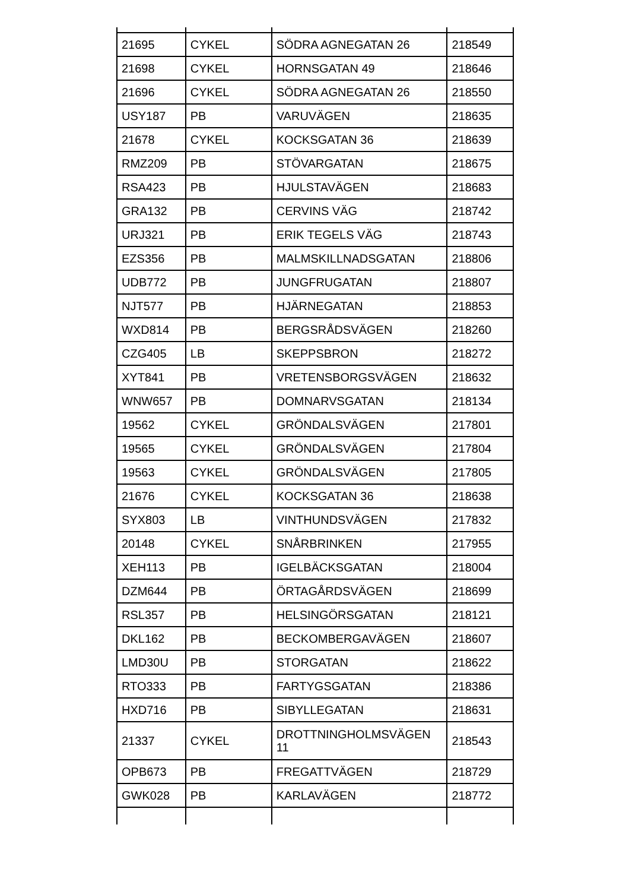| 21695 | CYKEL | SÖDRA AGNEGATAN 26 | 218549 |
| 21698 | CYKEL | HORNSGATAN 49 | 218646 |
| 21696 | CYKEL | SÖDRA AGNEGATAN 26 | 218550 |
| USY187 | PB | VARUVÄGEN | 218635 |
| 21678 | CYKEL | KOCKSGATAN 36 | 218639 |
| RMZ209 | PB | STÖVARGATAN | 218675 |
| RSA423 | PB | HJULSTAVÄGEN | 218683 |
| GRA132 | PB | CERVINS VÄG | 218742 |
| URJ321 | PB | ERIK TEGELS VÄG | 218743 |
| EZS356 | PB | MALMSKILLNADSGATAN | 218806 |
| UDB772 | PB | JUNGFRUGATAN | 218807 |
| NJT577 | PB | HJÄRNEGATAN | 218853 |
| WXD814 | PB | BERGSRÅDSVÄGEN | 218260 |
| CZG405 | LB | SKEPPSBRON | 218272 |
| XYT841 | PB | VRETENSBORGSVÄGEN | 218632 |
| WNW657 | PB | DOMNARVSGATAN | 218134 |
| 19562 | CYKEL | GRÖNDALSVÄGEN | 217801 |
| 19565 | CYKEL | GRÖNDALSVÄGEN | 217804 |
| 19563 | CYKEL | GRÖNDALSVÄGEN | 217805 |
| 21676 | CYKEL | KOCKSGATAN 36 | 218638 |
| SYX803 | LB | VINTHUNDSVÄGEN | 217832 |
| 20148 | CYKEL | SNÅRBRINKEN | 217955 |
| XEH113 | PB | IGELBÄCKSGATAN | 218004 |
| DZM644 | PB | ÖRTAGÅRDSVÄGEN | 218699 |
| RSL357 | PB | HELSINGÖRSGATAN | 218121 |
| DKL162 | PB | BECKOMBERGAVÄGEN | 218607 |
| LMD30U | PB | STORGATAN | 218622 |
| RTO333 | PB | FARTYGSGATAN | 218386 |
| HXD716 | PB | SIBYLLEGATAN | 218631 |
| 21337 | CYKEL | DROTTNINGHOLMSVÄGEN 11 | 218543 |
| OPB673 | PB | FREGATTVÄGEN | 218729 |
| GWK028 | PB | KARLAVÄGEN | 218772 |